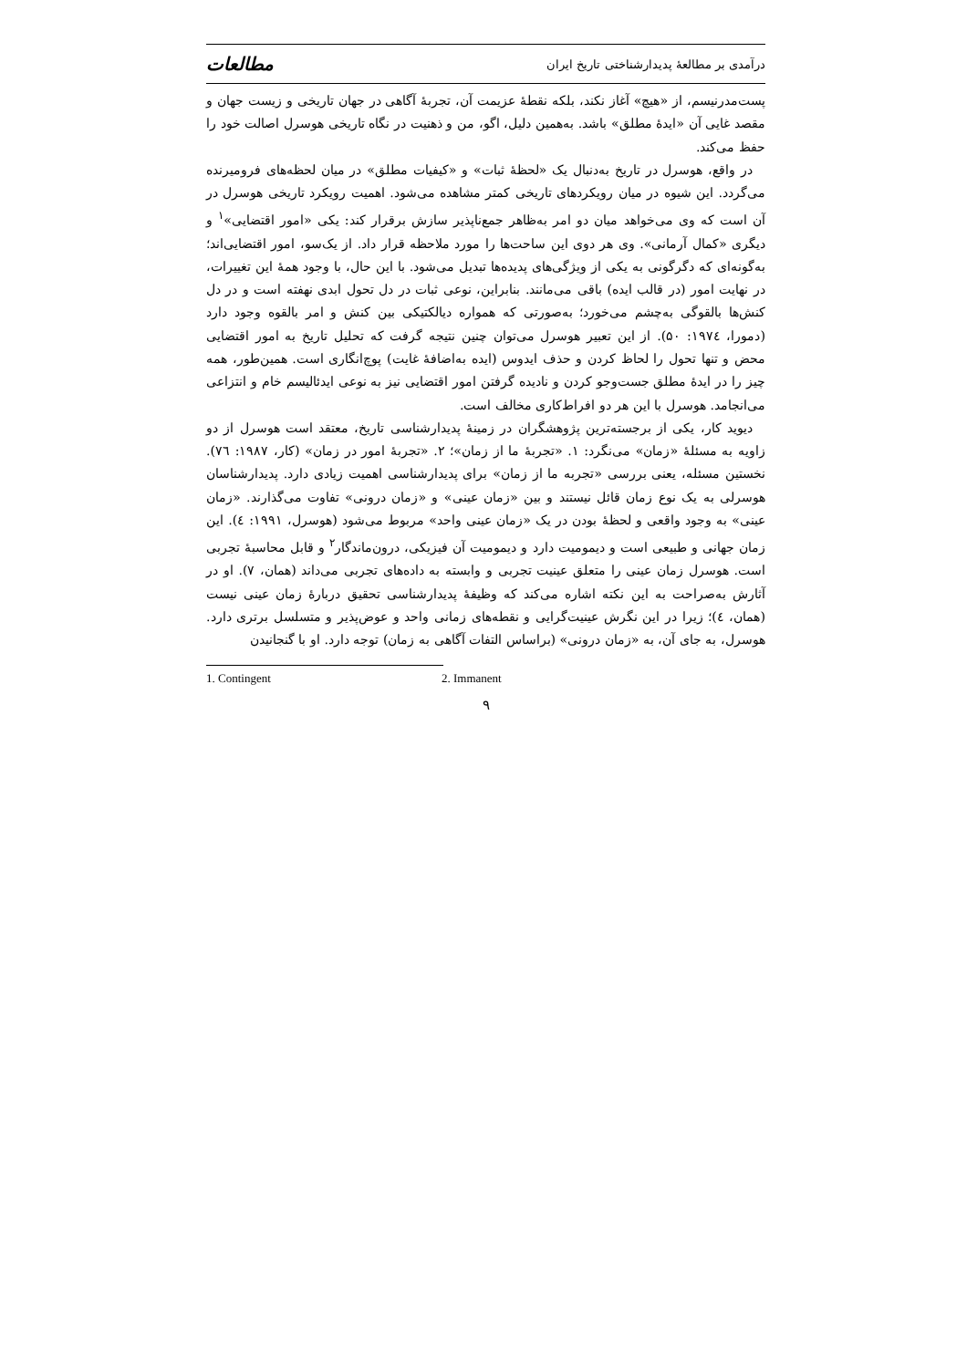درآمدی بر مطالعهٔ پدیدارشناختی تاریخ ایران مطالعات
پست‌مدرنیسم، از «هیچ» آغاز نکند، بلکه نقطهٔ عزیمت آن، تجربهٔ آگاهی در جهان تاریخی و زیست جهان و مقصد غایی آن «ایدهٔ مطلق» باشد. به‌همین دلیل، اگو، من و ذهنیت در نگاه تاریخی هوسرل اصالت خود را حفظ می‌کند.
در واقع، هوسرل در تاریخ به‌دنبال یک «لحظهٔ ثبات» و «کیفیات مطلق» در میان لحظه‌های فرومیرنده می‌گردد. این شیوه در میان رویکردهای تاریخی کمتر مشاهده می‌شود. اهمیت رویکرد تاریخی هوسرل در آن است که وی می‌خواهد میان دو امر به‌ظاهر جمع‌ناپذیر سازش برقرار کند: یکی «امور اقتضایی»<sup>۱</sup> و دیگری «کمال آرمانی». وی هر دوی این ساحت‌ها را مورد ملاحظه قرار داد. از یک‌سو، امور اقتضایی‌اند؛ به‌گونه‌ای که دگرگونی به یکی از ویژگی‌های پدیده‌ها تبدیل می‌شود. با این حال، با وجود همهٔ این تغییرات، در نهایت امور (در قالب ایده) باقی می‌مانند. بنابراین، نوعی ثبات در دل تحول ابدی نهفته است و در دل کنش‌ها بالقوگی به‌چشم می‌خورد؛ به‌صورتی که همواره دیالکتیکی بین کنش و امر بالقوه وجود دارد (دمورا، ۱۹۷٤: ۵۰). از این تعبیر هوسرل می‌توان چنین نتیجه گرفت که تحلیل تاریخ به امور اقتضایی محض و تنها تحول را لحاظ کردن و حذف ایدوس (ایده به‌اضافهٔ غایت) پوچ‌انگاری است. همین‌طور، همه چیز را در ایدهٔ مطلق جست‌وجو کردن و نادیده گرفتن امور اقتضایی نیز به نوعی ایدئالیسم خام و انتزاعی می‌انجامد. هوسرل با این هر دو افراط‌کاری مخالف است.
دیوید کار، یکی از برجسته‌ترین پژوهشگران در زمینهٔ پدیدارشناسی تاریخ، معتقد است هوسرل از دو زاویه به مسئلهٔ «زمان» می‌نگرد: ۱. «تجربهٔ ما از زمان»؛ ۲. «تجربهٔ امور در زمان» (کار، ۱۹۸۷: ۷٦). نخستین مسئله، یعنی بررسی «تجربه ما از زمان» برای پدیدارشناسی اهمیت زیادی دارد. پدیدارشناسان هوسرلی به یک نوع زمان قائل نیستند و بین «زمان عینی» و «زمان درونی» تفاوت می‌گذارند. «زمان عینی» به وجود واقعی و لحظهٔ بودن در یک «زمان عینی واحد» مربوط می‌شود (هوسرل، ۱۹۹۱: ٤). این زمان جهانی و طبیعی است و دیمومیت دارد و دیمومیت آن فیزیکی، درون‌ماندگار<sup>۲</sup> و قابل محاسبهٔ تجربی است. هوسرل زمان عینی را متعلق عینیت تجربی و وابسته به داده‌های تجربی می‌داند (همان، ۷). او در آثارش به‌صراحت به این نکته اشاره می‌کند که وظیفهٔ پدیدارشناسی تحقیق دربارهٔ زمان عینی نیست (همان، ٤)؛ زیرا در این نگرش عینیت‌گرایی و نقطه‌های زمانی واحد و عوض‌پذیر و متسلسل برتری دارد. هوسرل، به جای آن، به «زمان درونی» (براساس التفات آگاهی به زمان) توجه دارد. او با گنجانیدن
1. Contingent 2. Immanent
۹